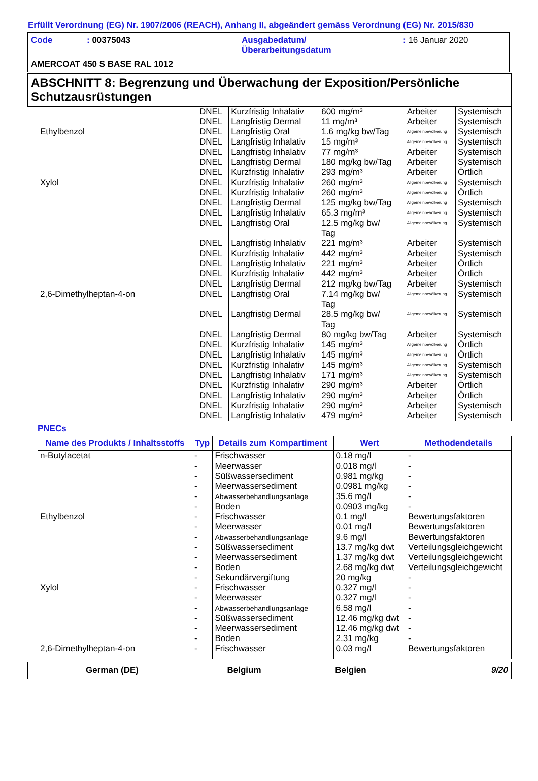Erfüllt Verordnung (EG) Nr. 1907/2006 (REACH), Anhang II, abgeändert gemäss Verordnung (EG) Nr. 2015/830
Code: 00375043 Ausgabedatum/
Überarbeitungsdatum: 16 Januar 2020
AMERCOAT 450 S BASE RAL 1012
ABSCHNITT 8: Begrenzung und Überwachung der Exposition/Persönliche Schutzausrüstungen
| | DNEL | Kurzfristig Inhalativ | 600 mg/m³ | Arbeiter | Systemisch |
| | DNEL | Langfristig Dermal | 11 mg/m³ | Arbeiter | Systemisch |
| Ethylbenzol | DNEL | Langfristig Oral | 1.6 mg/kg bw/Tag | Allgemeinbevölkerung | Systemisch |
| | DNEL | Langfristig Inhalativ | 15 mg/m³ | Allgemeinbevölkerung | Systemisch |
| | DNEL | Langfristig Inhalativ | 77 mg/m³ | Arbeiter | Systemisch |
| | DNEL | Langfristig Dermal | 180 mg/kg bw/Tag | Arbeiter | Systemisch |
| | DNEL | Kurzfristig Inhalativ | 293 mg/m³ | Arbeiter | Örtlich |
| Xylol | DNEL | Kurzfristig Inhalativ | 260 mg/m³ | Allgemeinbevölkerung | Systemisch |
| | DNEL | Kurzfristig Inhalativ | 260 mg/m³ | Allgemeinbevölkerung | Örtlich |
| | DNEL | Langfristig Dermal | 125 mg/kg bw/Tag | Allgemeinbevölkerung | Systemisch |
| | DNEL | Langfristig Inhalativ | 65.3 mg/m³ | Allgemeinbevölkerung | Systemisch |
| | DNEL | Langfristig Oral | 12.5 mg/kg bw/ Tag | Allgemeinbevölkerung | Systemisch |
| | DNEL | Langfristig Inhalativ | 221 mg/m³ | Arbeiter | Systemisch |
| | DNEL | Kurzfristig Inhalativ | 442 mg/m³ | Arbeiter | Systemisch |
| | DNEL | Langfristig Inhalativ | 221 mg/m³ | Arbeiter | Örtlich |
| | DNEL | Kurzfristig Inhalativ | 442 mg/m³ | Arbeiter | Örtlich |
| | DNEL | Langfristig Dermal | 212 mg/kg bw/Tag | Arbeiter | Systemisch |
| 2,6-Dimethylheptan-4-on | DNEL | Langfristig Oral | 7.14 mg/kg bw/ Tag | Allgemeinbevölkerung | Systemisch |
| | DNEL | Langfristig Dermal | 28.5 mg/kg bw/ Tag | Allgemeinbevölkerung | Systemisch |
| | DNEL | Langfristig Dermal | 80 mg/kg bw/Tag | Arbeiter | Systemisch |
| | DNEL | Kurzfristig Inhalativ | 145 mg/m³ | Allgemeinbevölkerung | Örtlich |
| | DNEL | Langfristig Inhalativ | 145 mg/m³ | Allgemeinbevölkerung | Örtlich |
| | DNEL | Kurzfristig Inhalativ | 145 mg/m³ | Allgemeinbevölkerung | Systemisch |
| | DNEL | Langfristig Inhalativ | 171 mg/m³ | Allgemeinbevölkerung | Systemisch |
| | DNEL | Kurzfristig Inhalativ | 290 mg/m³ | Arbeiter | Örtlich |
| | DNEL | Langfristig Inhalativ | 290 mg/m³ | Arbeiter | Örtlich |
| | DNEL | Kurzfristig Inhalativ | 290 mg/m³ | Arbeiter | Systemisch |
| | DNEL | Langfristig Inhalativ | 479 mg/m³ | Arbeiter | Systemisch |
PNECs
| Name des Produkts / Inhaltsstoffs | Typ | Details zum Kompartiment | Wert | Methodendetails |
| --- | --- | --- | --- | --- |
| n-Butylacetat | - | Frischwasser | 0.18 mg/l | - |
| | - | Meerwasser | 0.018 mg/l | - |
| | - | Süßwassersediment | 0.981 mg/kg | - |
| | - | Meerwassersediment | 0.0981 mg/kg | - |
| | - | Abwasserbehandlungsanlage | 35.6 mg/l | - |
| | - | Boden | 0.0903 mg/kg | - |
| Ethylbenzol | - | Frischwasser | 0.1 mg/l | Bewertungsfaktoren |
| | - | Meerwasser | 0.01 mg/l | Bewertungsfaktoren |
| | - | Abwasserbehandlungsanlage | 9.6 mg/l | Bewertungsfaktoren |
| | - | Süßwassersediment | 13.7 mg/kg dwt | Verteilungsgleichgewicht |
| | - | Meerwassersediment | 1.37 mg/kg dwt | Verteilungsgleichgewicht |
| | - | Boden | 2.68 mg/kg dwt | Verteilungsgleichgewicht |
| | - | Sekundärvergiftung | 20 mg/kg | - |
| Xylol | - | Frischwasser | 0.327 mg/l | - |
| | - | Meerwasser | 0.327 mg/l | - |
| | - | Abwasserbehandlungsanlage | 6.58 mg/l | - |
| | - | Süßwassersediment | 12.46 mg/kg dwt | - |
| | - | Meerwassersediment | 12.46 mg/kg dwt | - |
| | - | Boden | 2.31 mg/kg | - |
| 2,6-Dimethylheptan-4-on | - | Frischwasser | 0.03 mg/l | Bewertungsfaktoren |
German (DE) Belgium Belgien 9/20